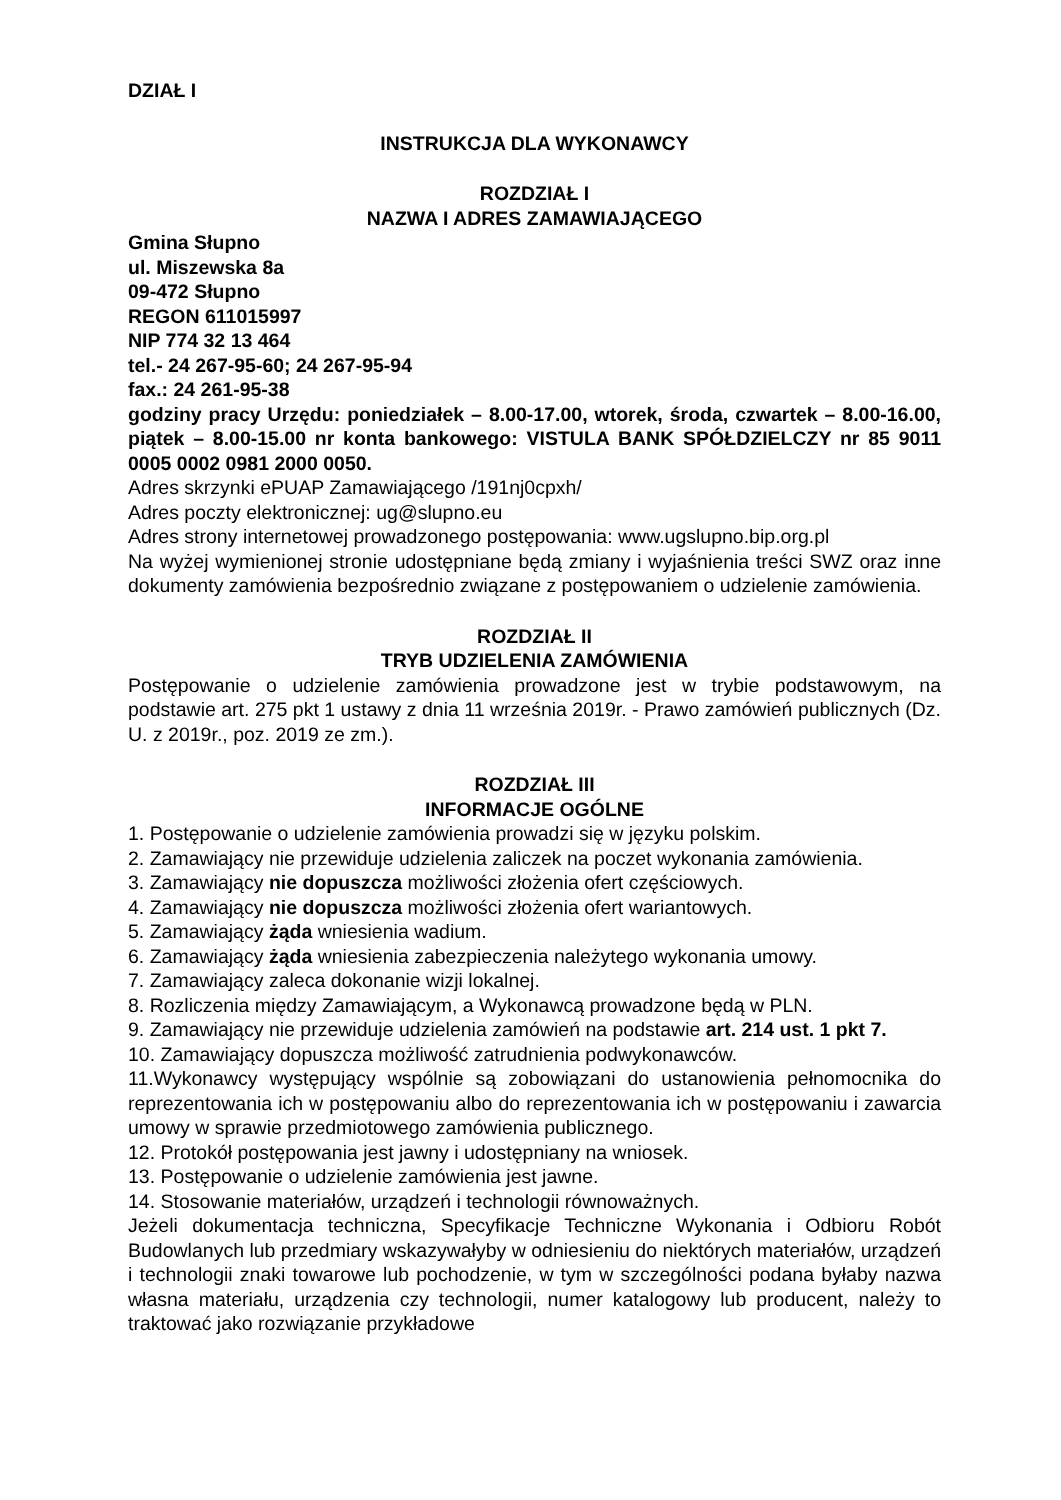DZIAŁ I
INSTRUKCJA DLA WYKONAWCY
ROZDZIAŁ I
NAZWA I ADRES ZAMAWIAJĄCEGO
Gmina Słupno
ul. Miszewska 8a
09-472 Słupno
REGON 611015997
NIP 774 32 13 464
tel.- 24 267-95-60; 24 267-95-94
fax.: 24 261-95-38
godziny pracy Urzędu: poniedziałek – 8.00-17.00, wtorek, środa, czwartek – 8.00-16.00, piątek – 8.00-15.00 nr konta bankowego: VISTULA BANK SPÓŁDZIELCZY nr 85 9011 0005 0002 0981 2000 0050.
Adres skrzynki ePUAP Zamawiającego /191nj0cpxh/
Adres poczty elektronicznej: ug@slupno.eu
Adres strony internetowej prowadzonego postępowania: www.ugslupno.bip.org.pl
Na wyżej wymienionej stronie udostępniane będą zmiany i wyjaśnienia treści SWZ oraz inne dokumenty zamówienia bezpośrednio związane z postępowaniem o udzielenie zamówienia.
ROZDZIAŁ II
TRYB UDZIELENIA ZAMÓWIENIA
Postępowanie o udzielenie zamówienia prowadzone jest w trybie podstawowym, na podstawie art. 275 pkt 1 ustawy z dnia 11 września 2019r. - Prawo zamówień publicznych (Dz. U. z 2019r., poz. 2019 ze zm.).
ROZDZIAŁ III
INFORMACJE OGÓLNE
1. Postępowanie o udzielenie zamówienia prowadzi się w języku polskim.
2. Zamawiający nie przewiduje udzielenia zaliczek na poczet wykonania zamówienia.
3. Zamawiający nie dopuszcza możliwości złożenia ofert częściowych.
4. Zamawiający nie dopuszcza możliwości złożenia ofert wariantowych.
5. Zamawiający żąda wniesienia wadium.
6. Zamawiający żąda wniesienia zabezpieczenia należytego wykonania umowy.
7. Zamawiający zaleca dokonanie wizji lokalnej.
8. Rozliczenia między Zamawiającym, a Wykonawcą prowadzone będą w PLN.
9. Zamawiający nie przewiduje udzielenia zamówień na podstawie art. 214 ust. 1 pkt 7.
10. Zamawiający dopuszcza możliwość zatrudnienia podwykonawców.
11.Wykonawcy występujący wspólnie są zobowiązani do ustanowienia pełnomocnika do reprezentowania ich w postępowaniu albo do reprezentowania ich w postępowaniu i zawarcia umowy w sprawie przedmiotowego zamówienia publicznego.
12. Protokół postępowania jest jawny i udostępniany na wniosek.
13. Postępowanie o udzielenie zamówienia jest jawne.
14. Stosowanie materiałów, urządzeń i technologii równoważnych.
Jeżeli dokumentacja techniczna, Specyfikacje Techniczne Wykonania i Odbioru Robót Budowlanych lub przedmiary wskazywałyby w odniesieniu do niektórych materiałów, urządzeń i technologii znaki towarowe lub pochodzenie, w tym w szczególności podana byłaby nazwa własna materiału, urządzenia czy technologii, numer katalogowy lub producent, należy to traktować jako rozwiązanie przykładowe